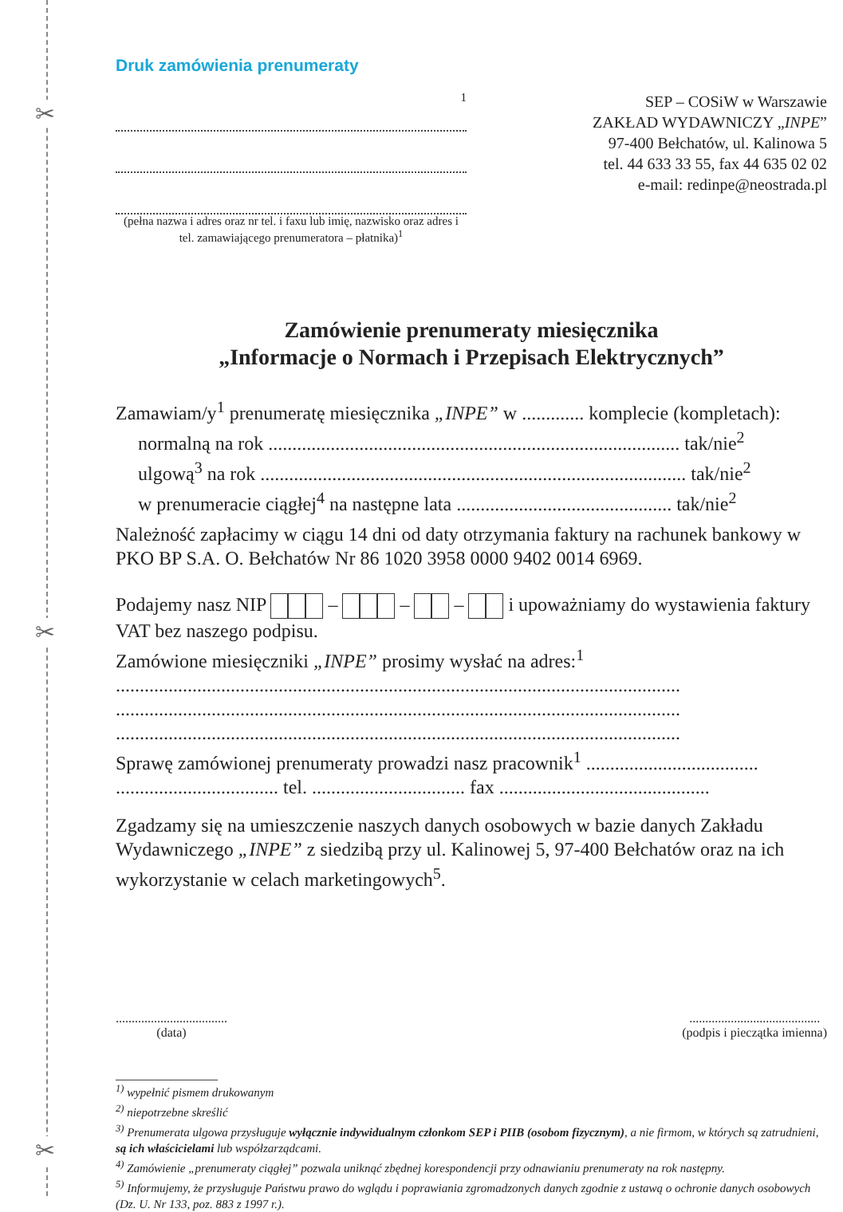✂
✂
✂
Druk zamówienia prenumeraty
1
(pełna nazwa i adres oraz nr tel. i faxu lub imię, nazwisko oraz adres i tel. zamawiającego prenumeratora – płatnika)<sup>1</sup>
SEP – COSiW w Warszawie
ZAKŁAD WYDAWNICZY „INPE”
97-400 Bełchatów, ul. Kalinowa 5
tel. 44 633 33 55, fax 44 635 02 02
e-mail: redinpe@neostrada.pl
Zamówienie prenumeraty miesięcznika
„Informacje o Normach i Przepisach Elektrycznych”
Zamawiam/y<sup>1</sup> prenumeratę miesięcznika „INPE” w ............. komplecie (kompletach):
normalną na rok ...................................................................................... tak/nie<sup>2</sup>
ulgową<sup>3</sup> na rok ......................................................................................... tak/nie<sup>2</sup>
w prenumeracie ciągłej<sup>4</sup> na następne lata ............................................. tak/nie<sup>2</sup>
Należność zapłacimy w ciągu 14 dni od daty otrzymania faktury na rachunek bankowy w PKO BP S.A. O. Bełchatów Nr 86 1020 3958 0000 9402 0014 6969.
Podajemy nasz NIP – – – i upoważniamy do wystawienia faktury VAT bez naszego podpisu.
Zamówione miesięczniki „INPE” prosimy wysłać na adres:<sup>1</sup>
......................................................................................................................
......................................................................................................................
......................................................................................................................
Sprawę zamówionej prenumeraty prowadzi nasz pracownik<sup>1</sup> ....................................
.................................. tel. ................................ fax ............................................
Zgadzamy się na umieszczenie naszych danych osobowych w bazie danych Zakładu Wydawniczego „INPE” z siedzibą przy ul. Kalinowej 5, 97-400 Bełchatów oraz na ich wykorzystanie w celach marketingowych<sup>5</sup>.
...................................
(data)
.........................................
(podpis i pieczątka imienna)
<sup>1)</sup> wypełnić pismem drukowanym
<sup>2)</sup> niepotrzebne skreślić
<sup>3)</sup> Prenumerata ulgowa przysługuje wyłącznie indywidualnym członkom SEP i PIIB (osobom fizycznym), a nie firmom, w których są zatrudnieni, są ich właścicielami lub współzarządcami.
<sup>4)</sup> Zamówienie „prenumeraty ciągłej” pozwala uniknąć zbędnej korespondencji przy odnawianiu prenumeraty na rok następny.
<sup>5)</sup> Informujemy, że przysługuje Państwu prawo do wglądu i poprawiania zgromadzonych danych zgodnie z ustawą o ochronie danych osobowych (Dz. U. Nr 133, poz. 883 z 1997 r.).